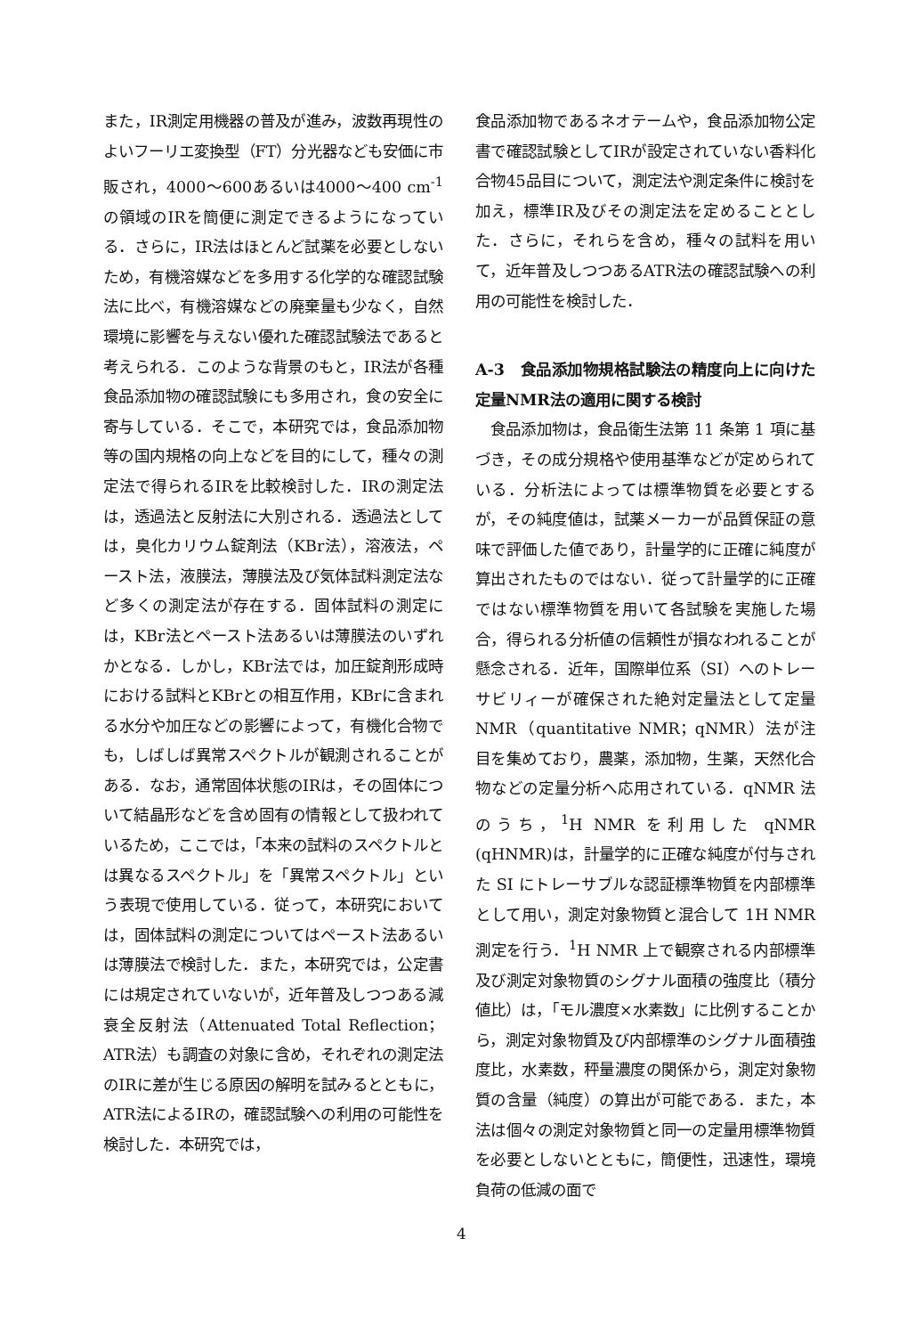また，IR測定用機器の普及が進み，波数再現性のよいフーリエ変換型（FT）分光器なども安価に市販され，4000～600あるいは4000～400 cm<sup>-1</sup>の領域のIRを簡便に測定できるようになっている．さらに，IR法はほとんど試薬を必要としないため，有機溶媒などを多用する化学的な確認試験法に比べ，有機溶媒などの廃棄量も少なく，自然環境に影響を与えない優れた確認試験法であると考えられる．このような背景のもと，IR法が各種食品添加物の確認試験にも多用され，食の安全に寄与している．そこで，本研究では，食品添加物等の国内規格の向上などを目的にして，種々の測定法で得られるIRを比較検討した．IRの測定法は，透過法と反射法に大別される．透過法としては，臭化カリウム錠剤法（KBr法），溶液法，ペースト法，液膜法，薄膜法及び気体試料測定法など多くの測定法が存在する．固体試料の測定には，KBr法とペースト法あるいは薄膜法のいずれかとなる．しかし，KBr法では，加圧錠剤形成時における試料とKBrとの相互作用，KBrに含まれる水分や加圧などの影響によって，有機化合物でも，しばしば異常スペクトルが観測されることがある．なお，通常固体状態のIRは，その固体について結晶形などを含め固有の情報として扱われているため，ここでは，「本来の試料のスペクトルとは異なるスペクトル」を「異常スペクトル」という表現で使用している．従って，本研究においては，固体試料の測定についてはペースト法あるいは薄膜法で検討した．また，本研究では，公定書には規定されていないが，近年普及しつつある減衰全反射法（Attenuated Total Reflection；ATR法）も調査の対象に含め，それぞれの測定法のIRに差が生じる原因の解明を試みるとともに，ATR法によるIRの，確認試験への利用の可能性を検討した．本研究では，
食品添加物であるネオテームや，食品添加物公定書で確認試験としてIRが設定されていない香料化合物45品目について，測定法や測定条件に検討を加え，標準IR及びその測定法を定めることとした．さらに，それらを含め，種々の試料を用いて，近年普及しつつあるATR法の確認試験への利用の可能性を検討した．
A-3　食品添加物規格試験法の精度向上に向けた定量NMR法の適用に関する検討
　食品添加物は，食品衛生法第 11 条第 1 項に基づき，その成分規格や使用基準などが定められている．分析法によっては標準物質を必要とするが，その純度値は，試薬メーカーが品質保証の意味で評価した値であり，計量学的に正確に純度が算出されたものではない．従って計量学的に正確ではない標準物質を用いて各試験を実施した場合，得られる分析値の信頼性が損なわれることが懸念される．近年，国際単位系（SI）へのトレーサビリィーが確保された絶対定量法として定量NMR（quantitative NMR；qNMR）法が注目を集めており，農薬，添加物，生薬，天然化合物などの定量分析へ応用されている．qNMR 法のうち，<sup>1</sup>H NMR を利用した qNMR (qHNMR)は，計量学的に正確な純度が付与された SI にトレーサブルな認証標準物質を内部標準として用い，測定対象物質と混合して 1H NMR 測定を行う．<sup>1</sup>H NMR 上で観察される内部標準及び測定対象物質のシグナル面積の強度比（積分値比）は，「モル濃度×水素数」に比例することから，測定対象物質及び内部標準のシグナル面積強度比，水素数，秤量濃度の関係から，測定対象物質の含量（純度）の算出が可能である．また，本法は個々の測定対象物質と同一の定量用標準物質を必要としないとともに，簡便性，迅速性，環境負荷の低減の面で
4